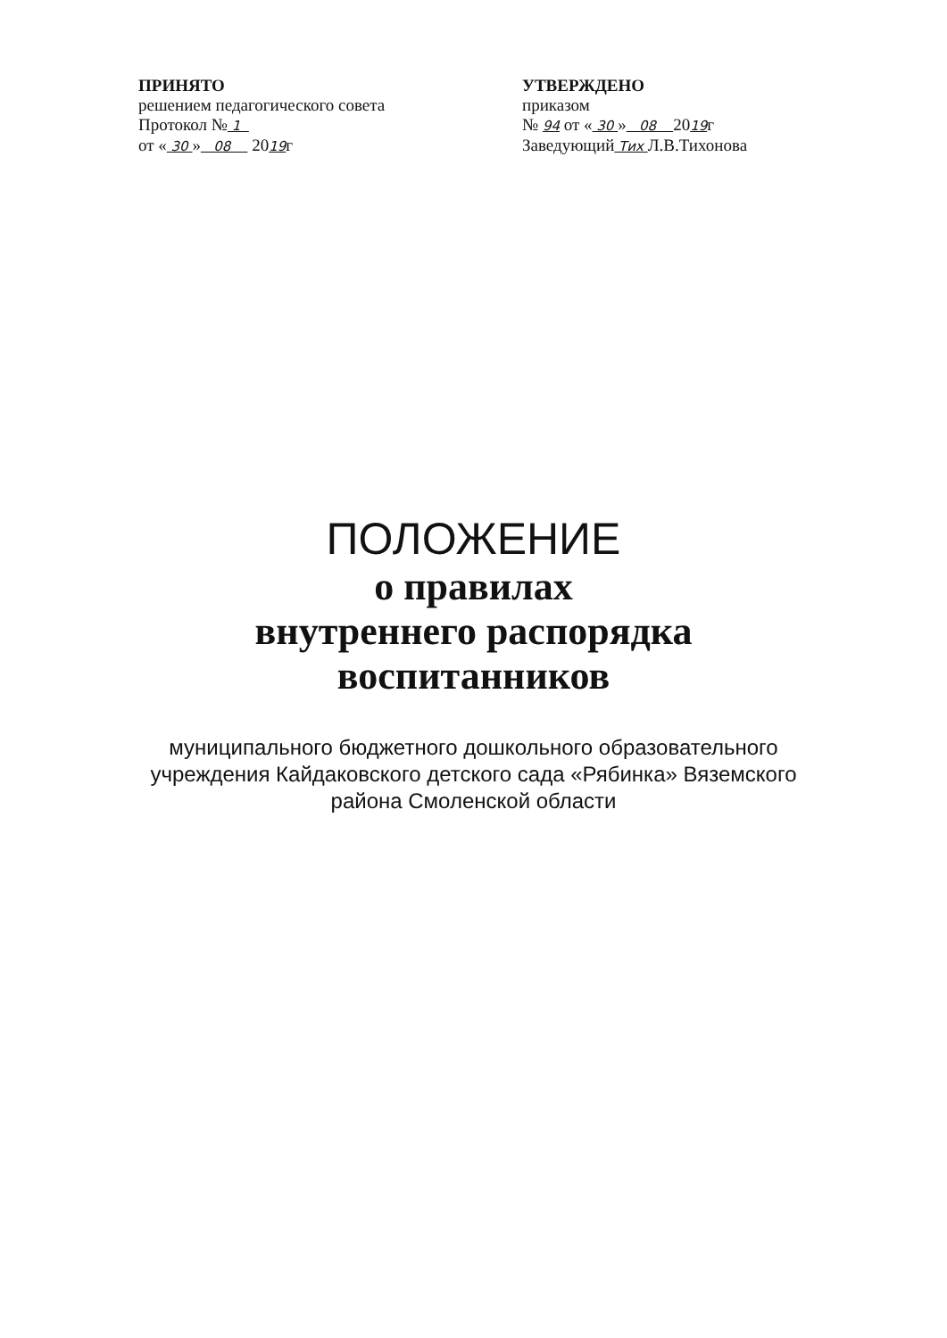ПРИНЯТО
решением педагогического совета
Протокол № 1
от « 30 » 08 2019г
УТВЕРЖДЕНО
приказом
№ 94 от « 30 » 08 2019г
Заведующий Тих Л.В.Тихонова
ПОЛОЖЕНИЕ
о правилах
внутреннего распорядка
воспитанников
муниципального бюджетного дошкольного образовательного учреждения Кайдаковского детского сада «Рябинка» Вяземского района Смоленской области